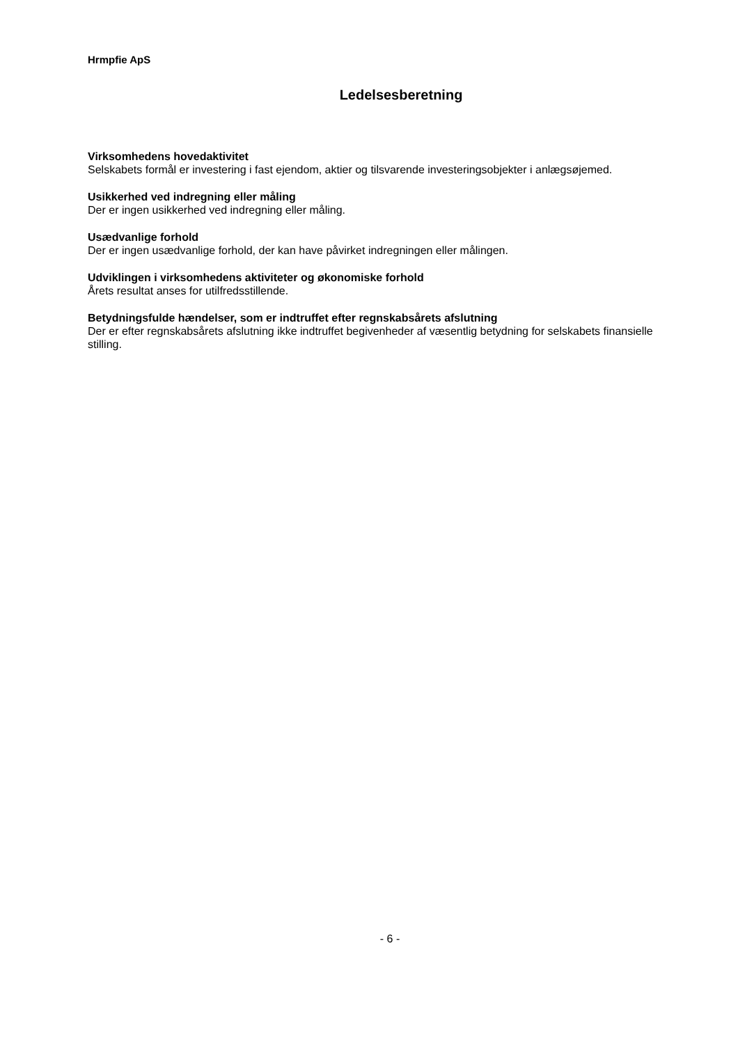Hrmpfie ApS
Ledelsesberetning
Virksomhedens hovedaktivitet
Selskabets formål er investering i fast ejendom, aktier og tilsvarende investeringsobjekter i anlægsøjemed.
Usikkerhed ved indregning eller måling
Der er ingen usikkerhed ved indregning eller måling.
Usædvanlige forhold
Der er ingen usædvanlige forhold, der kan have påvirket indregningen eller målingen.
Udviklingen i virksomhedens aktiviteter og økonomiske forhold
Årets resultat anses for utilfredsstillende.
Betydningsfulde hændelser, som er indtruffet efter regnskabsårets afslutning
Der er efter regnskabsårets afslutning ikke indtruffet begivenheder af væsentlig betydning for selskabets finansielle stilling.
- 6 -